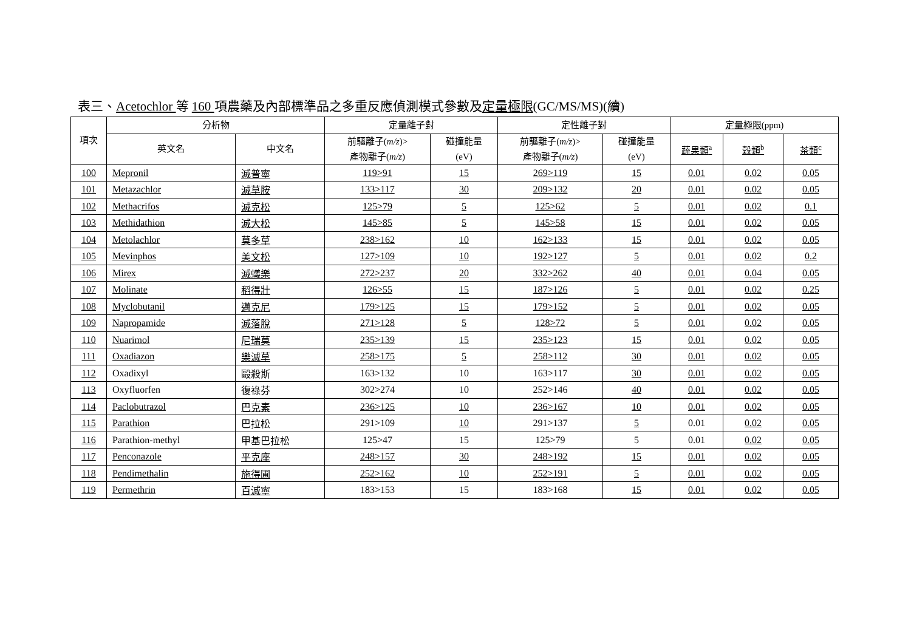表三、Acetochlor 等 160 項農藥及內部標準品之多重反應偵測模式參數及定量極限(GC/MS/MS)(續)
| 項次 | 分析物 | | 定量離子對 | | 定性離子對 | | 定量極限 (ppm) | | |
| --- | --- | --- | --- | --- | --- | --- | --- | --- | --- |
| | 英文名 | 中文名 | 前驅離子( m/z )> 產物離子( m/z ) | 碰撞能量 (eV) | 前驅離子( m/z )> 產物離子( m/z ) | 碰撞能量 (eV) | 蔬果類<sup>a</sup> | 穀類<sup>b</sup> | 茶類<sup>c</sup> |
| 100 | Mepronil | 滅普寧 | 119>91 | 15 | 269>119 | 15 | 0.01 | 0.02 | 0.05 |
| 101 | Metazachlor | 滅草胺 | 133>117 | 30 | 209>132 | 20 | 0.01 | 0.02 | 0.05 |
| 102 | Methacrifos | 滅克松 | 125>79 | 5 | 125>62 | 5 | 0.01 | 0.02 | 0.1 |
| 103 | Methidathion | 滅大松 | 145>85 | 5 | 145>58 | 15 | 0.01 | 0.02 | 0.05 |
| 104 | Metolachlor | 莫多草 | 238>162 | 10 | 162>133 | 15 | 0.01 | 0.02 | 0.05 |
| 105 | Mevinphos | 美文松 | 127>109 | 10 | 192>127 | 5 | 0.01 | 0.02 | 0.2 |
| 106 | Mirex | 滅蟻樂 | 272>237 | 20 | 332>262 | 40 | 0.01 | 0.04 | 0.05 |
| 107 | Molinate | 稻得壯 | 126>55 | 15 | 187>126 | 5 | 0.01 | 0.02 | 0.25 |
| 108 | Myclobutanil | 邁克尼 | 179>125 | 15 | 179>152 | 5 | 0.01 | 0.02 | 0.05 |
| 109 | Napropamide | 滅落脫 | 271>128 | 5 | 128>72 | 5 | 0.01 | 0.02 | 0.05 |
| 110 | Nuarimol | 尼瑞莫 | 235>139 | 15 | 235>123 | 15 | 0.01 | 0.02 | 0.05 |
| 111 | Oxadiazon | 樂滅草 | 258>175 | 5 | 258>112 | 30 | 0.01 | 0.02 | 0.05 |
| 112 | Oxadixyl | 毆殺斯 | 163>132 | 10 | 163>117 | 30 | 0.01 | 0.02 | 0.05 |
| 113 | Oxyfluorfen | 復祿芬 | 302>274 | 10 | 252>146 | 40 | 0.01 | 0.02 | 0.05 |
| 114 | Paclobutrazol | 巴克素 | 236>125 | 10 | 236>167 | 10 | 0.01 | 0.02 | 0.05 |
| 115 | Parathion | 巴拉松 | 291>109 | 10 | 291>137 | 5 | 0.01 | 0.02 | 0.05 |
| 116 | Parathion-methyl | 甲基巴拉松 | 125>47 | 15 | 125>79 | 5 | 0.01 | 0.02 | 0.05 |
| 117 | Penconazole | 平克座 | 248>157 | 30 | 248>192 | 15 | 0.01 | 0.02 | 0.05 |
| 118 | Pendimethalin | 施得圃 | 252>162 | 10 | 252>191 | 5 | 0.01 | 0.02 | 0.05 |
| 119 | Permethrin | 百滅寧 | 183>153 | 15 | 183>168 | 15 | 0.01 | 0.02 | 0.05 |